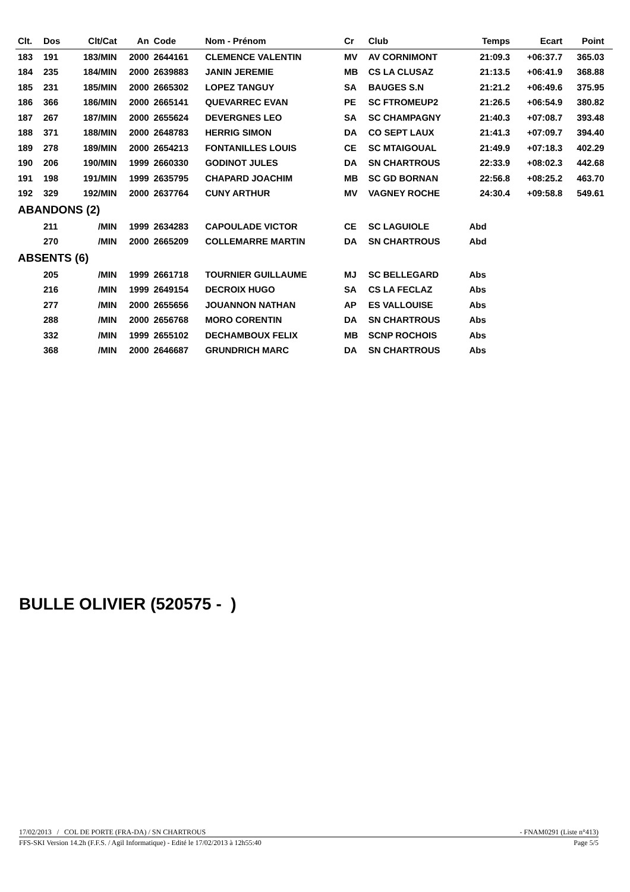| Clt. | Dos | Clt/Cat | An | Code | Nom - Prénom | Cr | Club | Temps | Ecart | Point | |
| --- | --- | --- | --- | --- | --- | --- | --- | --- | --- | --- | --- |
| 183 | 191 | 183/MIN | 2000 | 2644161 | CLEMENCE VALENTIN | MV | AV CORNIMONT | 21:09.3 | +06:37.7 | 365.03 | |
| 184 | 235 | 184/MIN | 2000 | 2639883 | JANIN JEREMIE | MB | CS LA CLUSAZ | 21:13.5 | +06:41.9 | 368.88 | |
| 185 | 231 | 185/MIN | 2000 | 2665302 | LOPEZ TANGUY | SA | BAUGES S.N | 21:21.2 | +06:49.6 | 375.95 | |
| 186 | 366 | 186/MIN | 2000 | 2665141 | QUEVARREC EVAN | PE | SC FTROMEUP2 | 21:26.5 | +06:54.9 | 380.82 | |
| 187 | 267 | 187/MIN | 2000 | 2655624 | DEVERGNES LEO | SA | SC CHAMPAGNY | 21:40.3 | +07:08.7 | 393.48 | |
| 188 | 371 | 188/MIN | 2000 | 2648783 | HERRIG SIMON | DA | CO SEPT LAUX | 21:41.3 | +07:09.7 | 394.40 | |
| 189 | 278 | 189/MIN | 2000 | 2654213 | FONTANILLES LOUIS | CE | SC MTAIGOUAL | 21:49.9 | +07:18.3 | 402.29 | |
| 190 | 206 | 190/MIN | 1999 | 2660330 | GODINOT JULES | DA | SN CHARTROUS | 22:33.9 | +08:02.3 | 442.68 | |
| 191 | 198 | 191/MIN | 1999 | 2635795 | CHAPARD JOACHIM | MB | SC GD BORNAN | 22:56.8 | +08:25.2 | 463.70 | |
| 192 | 329 | 192/MIN | 2000 | 2637764 | CUNY ARTHUR | MV | VAGNEY ROCHE | 24:30.4 | +09:58.8 | 549.61 | |
| ABANDONS (2) | | | | | | | | | | | |
| | 211 | /MIN | 1999 | 2634283 | CAPOULADE VICTOR | CE | SC LAGUIOLE | Abd | | | |
| | 270 | /MIN | 2000 | 2665209 | COLLEMARRE MARTIN | DA | SN CHARTROUS | Abd | | | |
| ABSENTS (6) | | | | | | | | | | | |
| | 205 | /MIN | 1999 | 2661718 | TOURNIER GUILLAUME | MJ | SC BELLEGARD | Abs | | | |
| | 216 | /MIN | 1999 | 2649154 | DECROIX HUGO | SA | CS LA FECLAZ | Abs | | | |
| | 277 | /MIN | 2000 | 2655656 | JOUANNON NATHAN | AP | ES VALLOUISE | Abs | | | |
| | 288 | /MIN | 2000 | 2656768 | MORO CORENTIN | DA | SN CHARTROUS | Abs | | | |
| | 332 | /MIN | 1999 | 2655102 | DECHAMBOUX FELIX | MB | SCNP ROCHOIS | Abs | | | |
| | 368 | /MIN | 2000 | 2646687 | GRUNDRICH MARC | DA | SN CHARTROUS | Abs | | | |
BULLE OLIVIER (520575 - )
17/02/2013 / COL DE PORTE (FRA-DA) / SN CHARTROUS - FNAM0291 (Liste n°413)
FFS-SKI Version 14.2h (F.F.S. / Agil Informatique) - Edité le 17/02/2013 à 12h55:40 Page 5/5